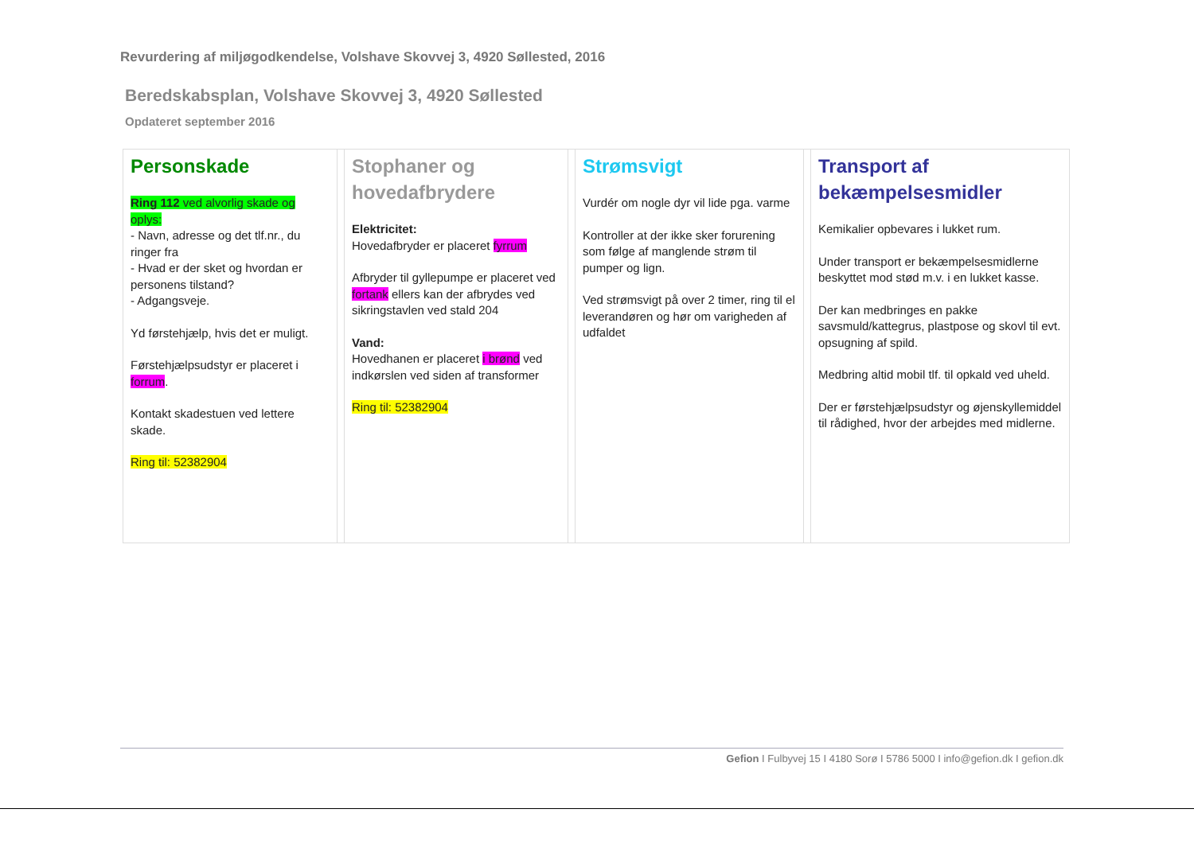Revurdering af miljøgodkendelse, Volshave Skovvej 3, 4920 Søllested, 2016
Beredskabsplan, Volshave Skovvej 3, 4920 Søllested
Opdateret september 2016
| Personskade Ring 112 ved alvorlig skade og oplys: - Navn, adresse og det tlf.nr., du ringer fra - Hvad er der sket og hvordan er personens tilstand? - Adgangsveje. Yd førstehjælp, hvis det er muligt. Førstehjælpsudstyr er placeret i forrum . Kontakt skadestuen ved lettere skade. Ring til: 52382904 | | Stophaner og hovedafbrydere Elektricitet: Hovedafbryder er placeret fyrrum Afbryder til gyllepumpe er placeret ved fortank ellers kan der afbrydes ved sikringstavlen ved stald 204 Vand: Hovedhanen er placeret i brønd ved indkørslen ved siden af transformer Ring til: 52382904 | | Strømsvigt Vurdér om nogle dyr vil lide pga. varme Kontroller at der ikke sker forurening som følge af manglende strøm til pumper og lign. Ved strømsvigt på over 2 timer, ring til el leverandøren og hør om varigheden af udfaldet | | Transport af bekæmpelsesmidler Kemikalier opbevares i lukket rum. Under transport er bekæmpelsesmidlerne beskyttet mod stød m.v. i en lukket kasse. Der kan medbringes en pakke savsmuld/kattegrus, plastpose og skovl til evt. opsugning af spild. Medbring altid mobil tlf. til opkald ved uheld. Der er førstehjælpsudstyr og øjenskyllemiddel til rådighed, hvor der arbejdes med midlerne. |
Gefion I Fulbyvej 15 I 4180 Sorø I 5786 5000 I info@gefion.dk I gefion.dk